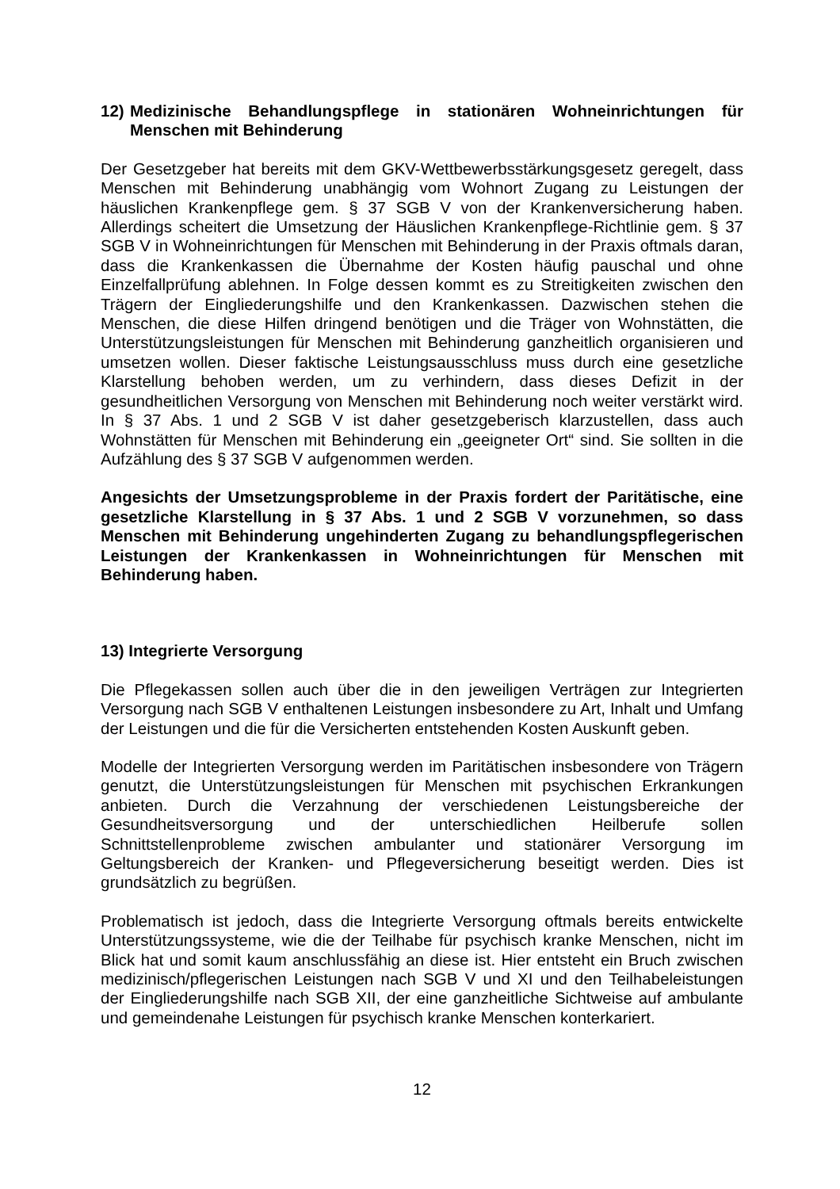12) Medizinische Behandlungspflege in stationären Wohneinrichtungen für Menschen mit Behinderung
Der Gesetzgeber hat bereits mit dem GKV-Wettbewerbsstärkungsgesetz geregelt, dass Menschen mit Behinderung unabhängig vom Wohnort Zugang zu Leistungen der häuslichen Krankenpflege gem. § 37 SGB V von der Krankenversicherung haben. Allerdings scheitert die Umsetzung der Häuslichen Krankenpflege-Richtlinie gem. § 37 SGB V in Wohneinrichtungen für Menschen mit Behinderung in der Praxis oftmals daran, dass die Krankenkassen die Übernahme der Kosten häufig pauschal und ohne Einzelfallprüfung ablehnen. In Folge dessen kommt es zu Streitigkeiten zwischen den Trägern der Eingliederungshilfe und den Krankenkassen. Dazwischen stehen die Menschen, die diese Hilfen dringend benötigen und die Träger von Wohnstätten, die Unterstützungsleistungen für Menschen mit Behinderung ganzheitlich organisieren und umsetzen wollen. Dieser faktische Leistungsausschluss muss durch eine gesetzliche Klarstellung behoben werden, um zu verhindern, dass dieses Defizit in der gesundheitlichen Versorgung von Menschen mit Behinderung noch weiter verstärkt wird. In § 37 Abs. 1 und 2 SGB V ist daher gesetzgeberisch klarzustellen, dass auch Wohnstätten für Menschen mit Behinderung ein „geeigneter Ort“ sind. Sie sollten in die Aufzählung des § 37 SGB V aufgenommen werden.
Angesichts der Umsetzungsprobleme in der Praxis fordert der Paritätische, eine gesetzliche Klarstellung in § 37 Abs. 1 und 2 SGB V vorzunehmen, so dass Menschen mit Behinderung ungehinderten Zugang zu behandlungspflegerischen Leistungen der Krankenkassen in Wohneinrichtungen für Menschen mit Behinderung haben.
13) Integrierte Versorgung
Die Pflegekassen sollen auch über die in den jeweiligen Verträgen zur Integrierten Versorgung nach SGB V enthaltenen Leistungen insbesondere zu Art, Inhalt und Umfang der Leistungen und die für die Versicherten entstehenden Kosten Auskunft geben.
Modelle der Integrierten Versorgung werden im Paritätischen insbesondere von Trägern genutzt, die Unterstützungsleistungen für Menschen mit psychischen Erkrankungen anbieten. Durch die Verzahnung der verschiedenen Leistungsbereiche der Gesundheitsversorgung und der unterschiedlichen Heilberufe sollen Schnittstellenprobleme zwischen ambulanter und stationärer Versorgung im Geltungsbereich der Kranken- und Pflegeversicherung beseitigt werden. Dies ist grundsätzlich zu begrüßen.
Problematisch ist jedoch, dass die Integrierte Versorgung oftmals bereits entwickelte Unterstützungssysteme, wie die der Teilhabe für psychisch kranke Menschen, nicht im Blick hat und somit kaum anschlussfähig an diese ist. Hier entsteht ein Bruch zwischen medizinisch/pflegerischen Leistungen nach SGB V und XI und den Teilhabeleistungen der Eingliederungshilfe nach SGB XII, der eine ganzheitliche Sichtweise auf ambulante und gemeindenahe Leistungen für psychisch kranke Menschen konterkariert.
12